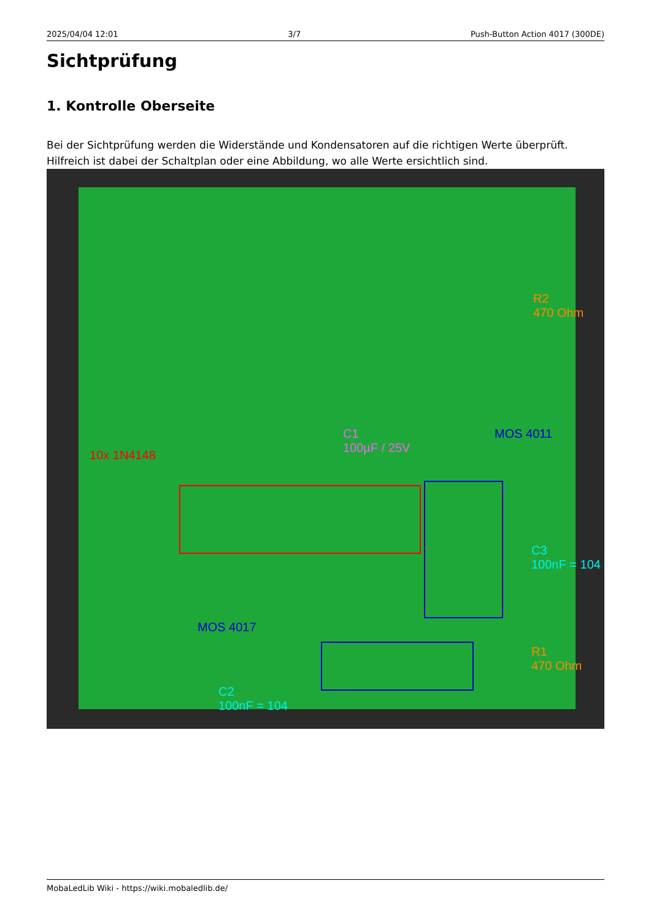2025/04/04 12:01 3/7 Push-Button Action 4017 (300DE)
Sichtprüfung
1. Kontrolle Oberseite
Bei der Sichtprüfung werden die Widerstände und Kondensatoren auf die richtigen Werte überprüft. Hilfreich ist dabei der Schaltplan oder eine Abbildung, wo alle Werte ersichtlich sind.
R2
470 Ohm
C1
100µF / 25V
MOS 4011
10x 1N4148
C3
100nF = 104
MOS 4017
R1
470 Ohm
C2
100nF = 104
MobaLedLib Wiki - https://wiki.mobaledlib.de/